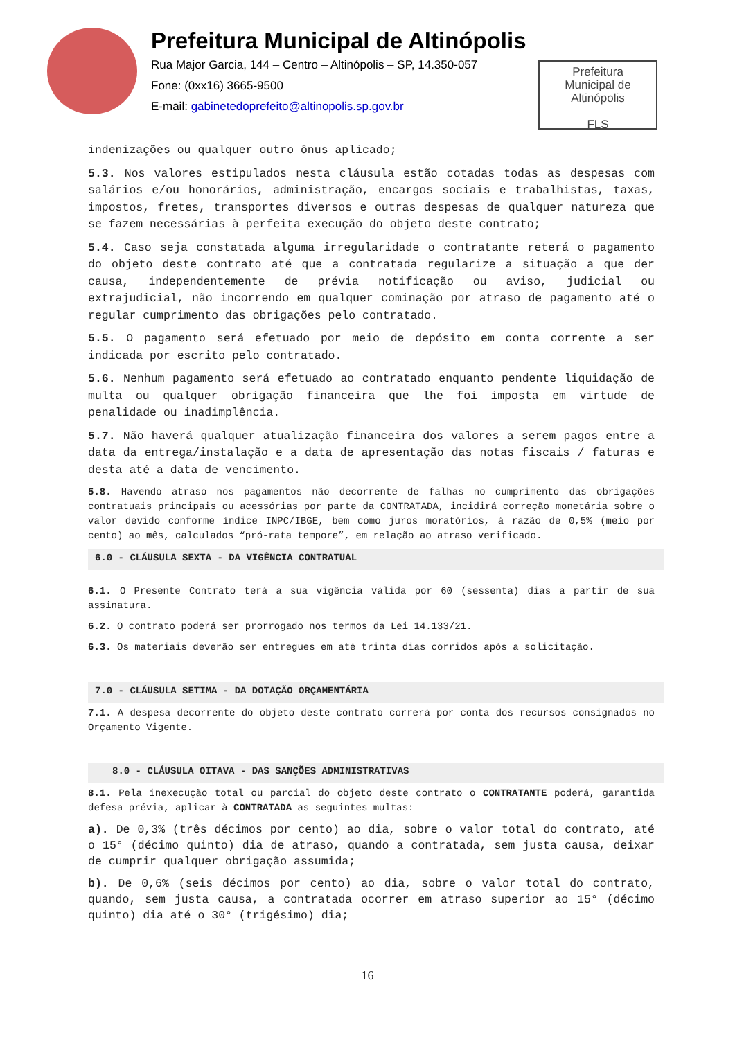Prefeitura Municipal de Altinópolis
Rua Major Garcia, 144 – Centro – Altinópolis – SP, 14.350-057
Fone: (0xx16) 3665-9500
E-mail: gabinetedoprefeito@altinopolis.sp.gov.br
Prefeitura
Municipal de
Altinópolis
FLS
indenizações ou qualquer outro ônus aplicado;
5.3. Nos valores estipulados nesta cláusula estão cotadas todas as despesas com salários e/ou honorários, administração, encargos sociais e trabalhistas, taxas, impostos, fretes, transportes diversos e outras despesas de qualquer natureza que se fazem necessárias à perfeita execução do objeto deste contrato;
5.4. Caso seja constatada alguma irregularidade o contratante reterá o pagamento do objeto deste contrato até que a contratada regularize a situação a que der causa, independentemente de prévia notificação ou aviso, judicial ou extrajudicial, não incorrendo em qualquer cominação por atraso de pagamento até o regular cumprimento das obrigações pelo contratado.
5.5. O pagamento será efetuado por meio de depósito em conta corrente a ser indicada por escrito pelo contratado.
5.6. Nenhum pagamento será efetuado ao contratado enquanto pendente liquidação de multa ou qualquer obrigação financeira que lhe foi imposta em virtude de penalidade ou inadimplência.
5.7. Não haverá qualquer atualização financeira dos valores a serem pagos entre a data da entrega/instalação e a data de apresentação das notas fiscais / faturas e desta até a data de vencimento.
5.8. Havendo atraso nos pagamentos não decorrente de falhas no cumprimento das obrigações contratuais principais ou acessórias por parte da CONTRATADA, incidirá correção monetária sobre o valor devido conforme índice INPC/IBGE, bem como juros moratórios, à razão de 0,5% (meio por cento) ao mês, calculados “pró-rata tempore”, em relação ao atraso verificado.
6.0 - CLÁUSULA SEXTA - DA VIGÊNCIA CONTRATUAL
6.1. O Presente Contrato terá a sua vigência válida por 60 (sessenta) dias a partir de sua assinatura.
6.2. O contrato poderá ser prorrogado nos termos da Lei 14.133/21.
6.3. Os materiais deverão ser entregues em até trinta dias corridos após a solicitação.
7.0 - CLÁUSULA SETIMA - DA DOTAÇÃO ORÇAMENTÁRIA
7.1. A despesa decorrente do objeto deste contrato correrá por conta dos recursos consignados no Orçamento Vigente.
8.0 - CLÁUSULA OITAVA - DAS SANÇÕES ADMINISTRATIVAS
8.1. Pela inexecução total ou parcial do objeto deste contrato o CONTRATANTE poderá, garantida defesa prévia, aplicar à CONTRATADA as seguintes multas:
a). De 0,3% (três décimos por cento) ao dia, sobre o valor total do contrato, até o 15° (décimo quinto) dia de atraso, quando a contratada, sem justa causa, deixar de cumprir qualquer obrigação assumida;
b). De 0,6% (seis décimos por cento) ao dia, sobre o valor total do contrato, quando, sem justa causa, a contratada ocorrer em atraso superior ao 15° (décimo quinto) dia até o 30° (trigésimo) dia;
16